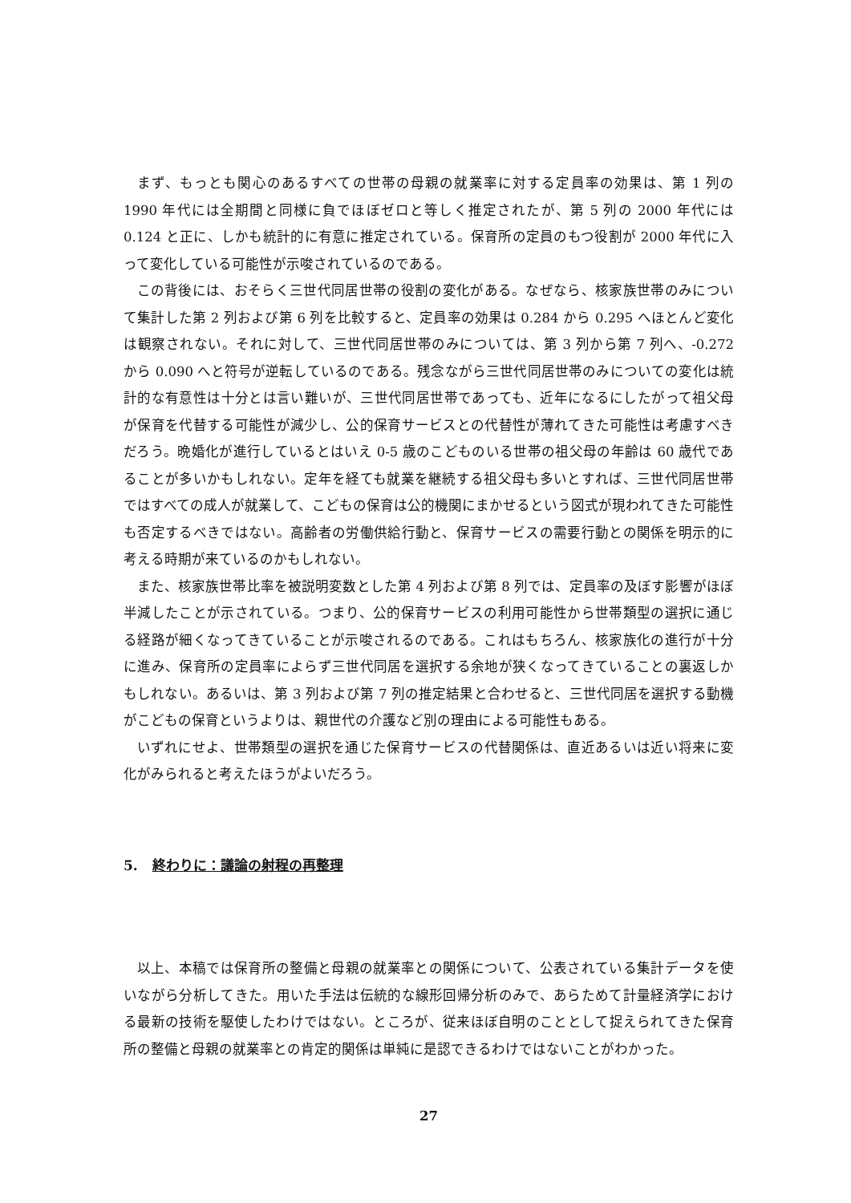まず、もっとも関心のあるすべての世帯の母親の就業率に対する定員率の効果は、第 1 列の 1990 年代には全期間と同様に負でほぼゼロと等しく推定されたが、第 5 列の 2000 年代には 0.124 と正に、しかも統計的に有意に推定されている。保育所の定員のもつ役割が 2000 年代に入って変化している可能性が示唆されているのである。
この背後には、おそらく三世代同居世帯の役割の変化がある。なぜなら、核家族世帯のみについて集計した第 2 列および第 6 列を比較すると、定員率の効果は 0.284 から 0.295 へほとんど変化は観察されない。それに対して、三世代同居世帯のみについては、第 3 列から第 7 列へ、-0.272 から 0.090 へと符号が逆転しているのである。残念ながら三世代同居世帯のみについての変化は統計的な有意性は十分とは言い難いが、三世代同居世帯であっても、近年になるにしたがって祖父母が保育を代替する可能性が減少し、公的保育サービスとの代替性が薄れてきた可能性は考慮すべきだろう。晩婚化が進行しているとはいえ 0-5 歳のこどものいる世帯の祖父母の年齢は 60 歳代であることが多いかもしれない。定年を経ても就業を継続する祖父母も多いとすれば、三世代同居世帯ではすべての成人が就業して、こどもの保育は公的機関にまかせるという図式が現われてきた可能性も否定するべきではない。高齢者の労働供給行動と、保育サービスの需要行動との関係を明示的に考える時期が来ているのかもしれない。
また、核家族世帯比率を被説明変数とした第 4 列および第 8 列では、定員率の及ぼす影響がほぼ半減したことが示されている。つまり、公的保育サービスの利用可能性から世帯類型の選択に通じる経路が細くなってきていることが示唆されるのである。これはもちろん、核家族化の進行が十分に進み、保育所の定員率によらず三世代同居を選択する余地が狭くなってきていることの裏返しかもしれない。あるいは、第 3 列および第 7 列の推定結果と合わせると、三世代同居を選択する動機がこどもの保育というよりは、親世代の介護など別の理由による可能性もある。
いずれにせよ、世帯類型の選択を通じた保育サービスの代替関係は、直近あるいは近い将来に変化がみられると考えたほうがよいだろう。
5. 終わりに：議論の射程の再整理
以上、本稿では保育所の整備と母親の就業率との関係について、公表されている集計データを使いながら分析してきた。用いた手法は伝統的な線形回帰分析のみで、あらためて計量経済学における最新の技術を駆使したわけではない。ところが、従来ほぼ自明のこととして捉えられてきた保育所の整備と母親の就業率との肯定的関係は単純に是認できるわけではないことがわかった。
27